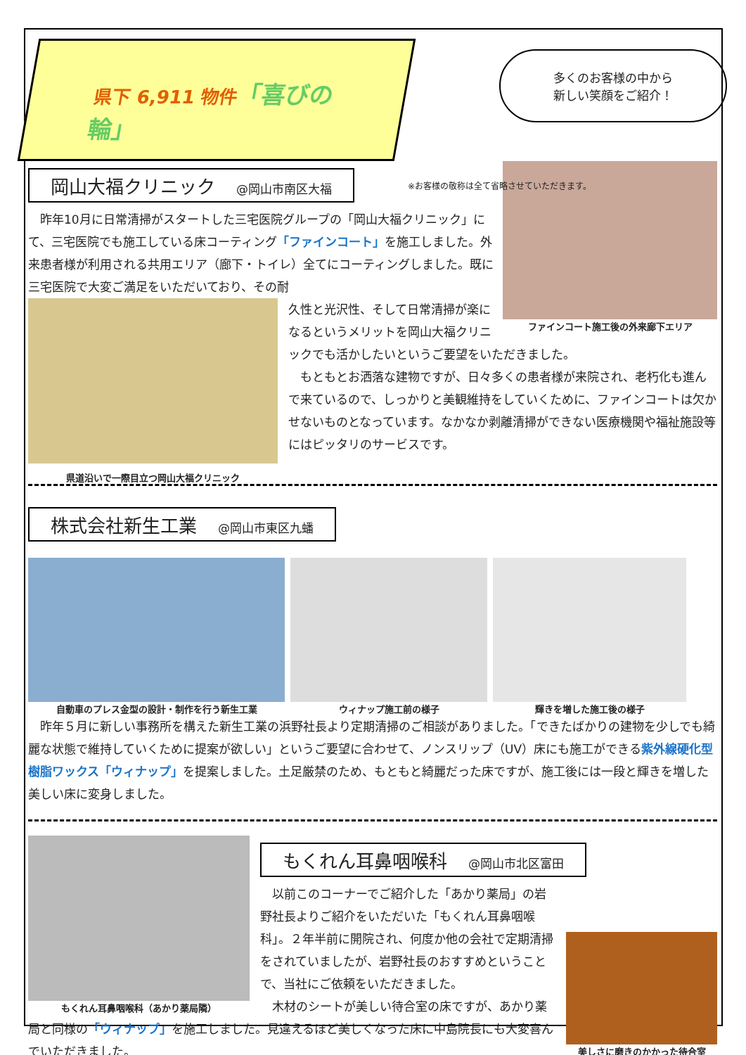県下 6,911 物件「喜びの輪」
多くのお客様の中から
新しい笑顔をご紹介！
※お客様の敬称は全て省略させていただきます。
岡山大福クリニック @岡山市南区大福
ファインコート施工後の外来廊下エリア
　昨年10月に日常清掃がスタートした三宅医院グループの「岡山大福クリニック」にて、三宅医院でも施工している床コーティング「ファインコート」を施工しました。外来患者様が利用される共用エリア（廊下・トイレ）全てにコーティングしました。既に三宅医院で大変ご満足をいただいており、その耐
県道沿いで一際目立つ岡山大福クリニック
久性と光沢性、そして日常清掃が楽になるというメリットを岡山大福クリニックでも活かしたいというご要望をいただきました。
　もともとお洒落な建物ですが、日々多くの患者様が来院され、老朽化も進んで来ているので、しっかりと美観維持をしていくために、ファインコートは欠かせないものとなっています。なかなか剥離清掃ができない医療機関や福祉施設等にはピッタリのサービスです。
株式会社新生工業 @岡山市東区九蟠
自動車のプレス金型の設計・制作を行う新生工業 ウィナップ施工前の様子 輝きを増した施工後の様子
　昨年５月に新しい事務所を構えた新生工業の浜野社長より定期清掃のご相談がありました。「できたばかりの建物を少しでも綺麗な状態で維持していくために提案が欲しい」というご要望に合わせて、ノンスリップ（UV）床にも施工ができる紫外線硬化型樹脂ワックス「ウィナップ」を提案しました。土足厳禁のため、もともと綺麗だった床ですが、施工後には一段と輝きを増した美しい床に変身しました。
もくれん耳鼻咽喉科 @岡山市北区富田
もくれん耳鼻咽喉科（あかり薬局隣）
美しさに磨きのかかった待合室
　以前このコーナーでご紹介した「あかり薬局」の岩野社長よりご紹介をいただいた「もくれん耳鼻咽喉科」。２年半前に開院され、何度か他の会社で定期清掃をされていましたが、岩野社長のおすすめということで、当社にご依頼をいただきました。
　木材のシートが美しい待合室の床ですが、あかり薬局と同様の「ウィナップ」を施工しました。見違えるほど美しくなった床に中島院長にも大変喜んでいただきました。